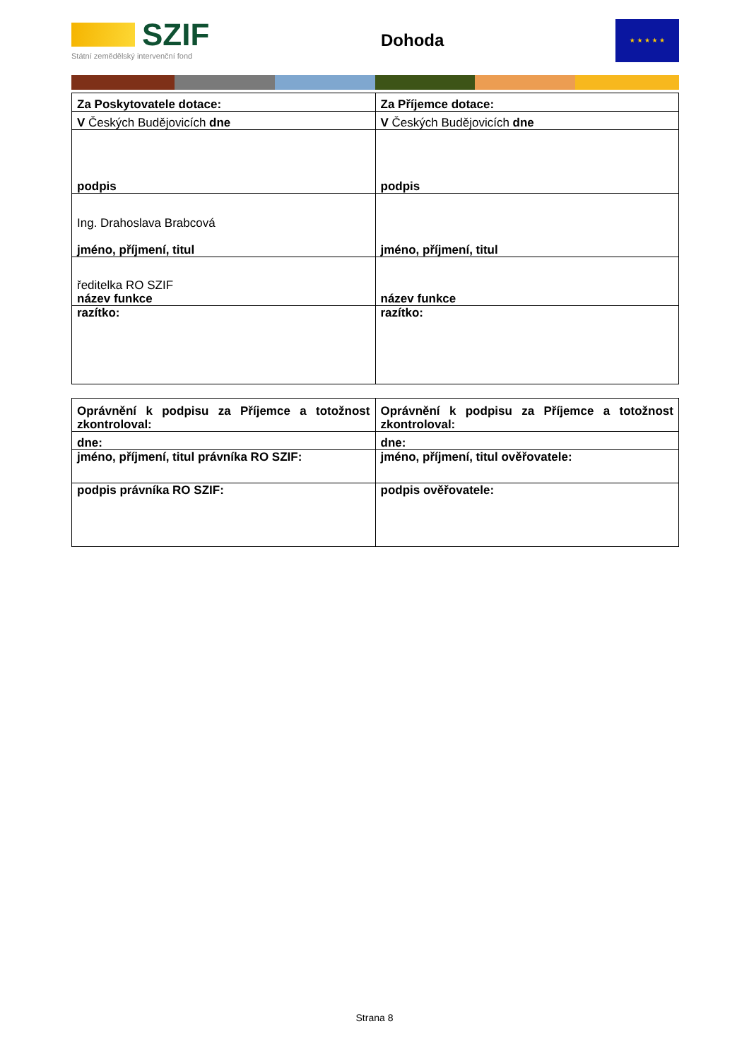SZIF
Státní zemědělský intervenční fond
Dohoda
★ ★ ★ ★ ★
| Za Poskytovatele dotace: | Za Příjemce dotace: |
| V Českých Budějovicích dne | V Českých Budějovicích dne |
| podpis | podpis |
| Ing. Drahoslava Brabcová jméno, příjmení, titul | jméno, příjmení, titul |
| ředitelka RO SZIF název funkce | název funkce |
| razítko: | razítko: |
| Oprávnění k podpisu za Příjemce a totožnost zkontroloval: | Oprávnění k podpisu za Příjemce a totožnost zkontroloval: |
| dne: | dne: |
| jméno, příjmení, titul právníka RO SZIF: | jméno, příjmení, titul ověřovatele: |
| podpis právníka RO SZIF: | podpis ověřovatele: |
Strana 8